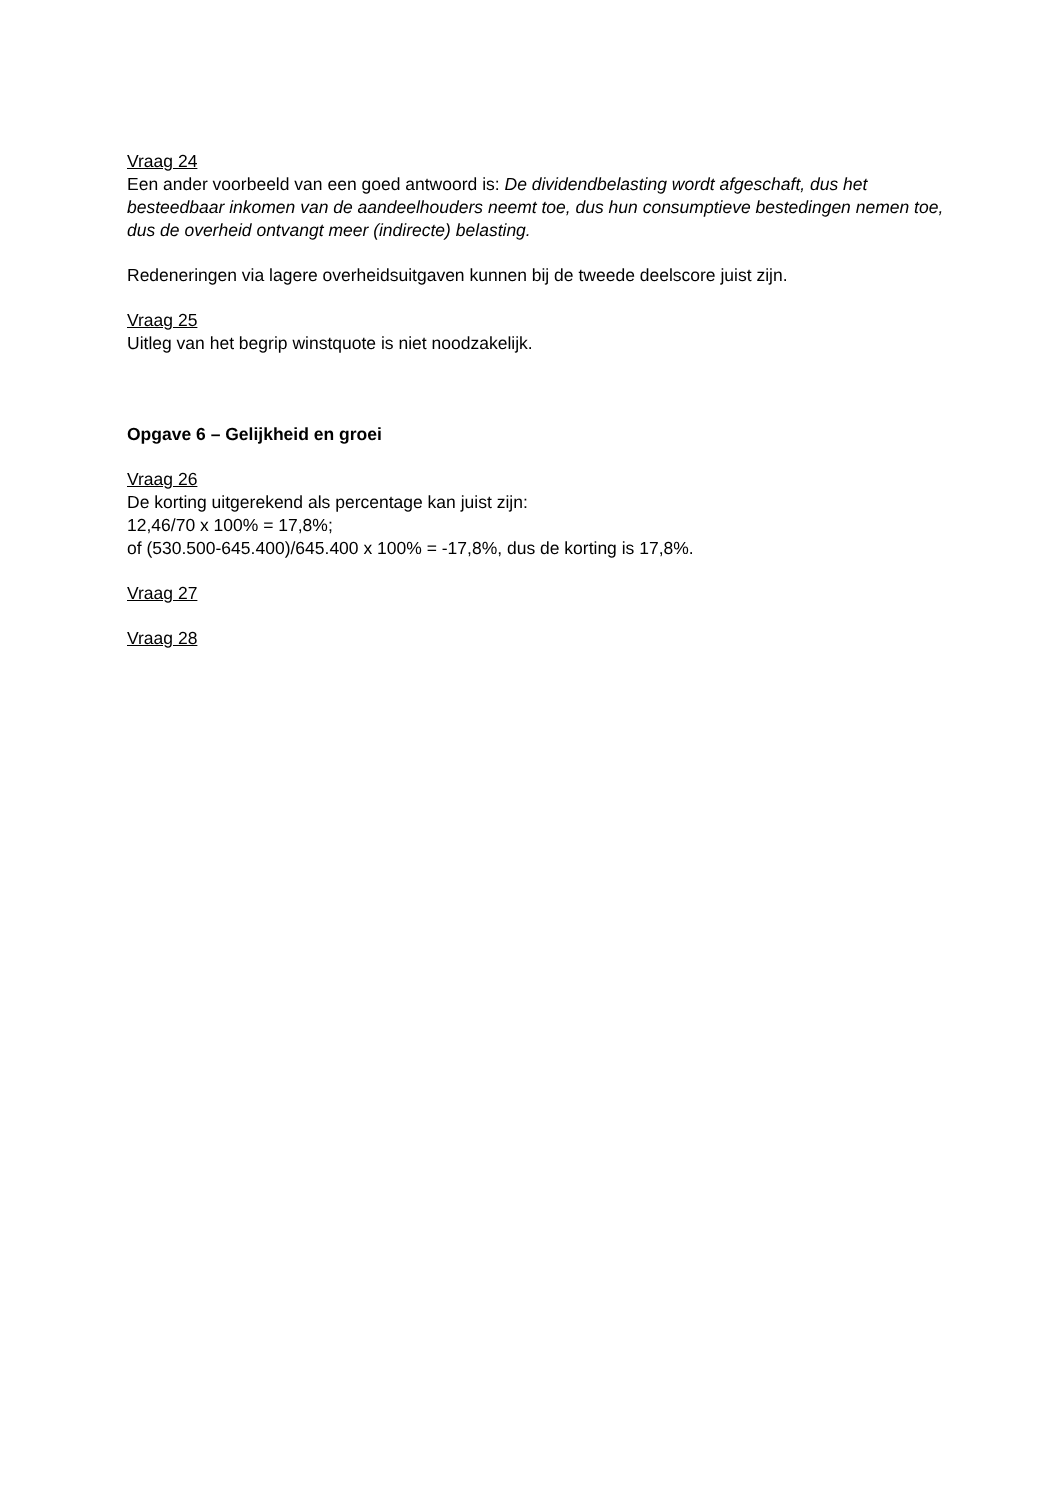Vraag 24
Een ander voorbeeld van een goed antwoord is: De dividendbelasting wordt afgeschaft, dus het besteedbaar inkomen van de aandeelhouders neemt toe, dus hun consumptieve bestedingen nemen toe, dus de overheid ontvangt meer (indirecte) belasting.
Redeneringen via lagere overheidsuitgaven kunnen bij de tweede deelscore juist zijn.
Vraag 25
Uitleg van het begrip winstquote is niet noodzakelijk.
Opgave 6 – Gelijkheid en groei
Vraag 26
De korting uitgerekend als percentage kan juist zijn:
12,46/70 x 100% = 17,8%;
of (530.500-645.400)/645.400 x 100% = -17,8%, dus de korting is 17,8%.
Vraag 27
Vraag 28